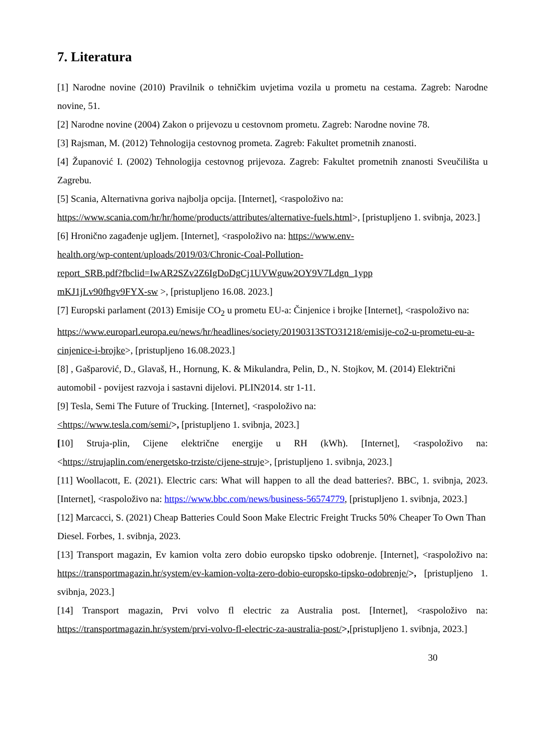7. Literatura
[1] Narodne novine (2010) Pravilnik o tehničkim uvjetima vozila u prometu na cestama. Zagreb: Narodne novine, 51.
[2] Narodne novine (2004) Zakon o prijevozu u cestovnom prometu. Zagreb: Narodne novine 78.
[3] Rajsman, M. (2012) Tehnologija cestovnog prometa. Zagreb: Fakultet prometnih znanosti.
[4] Županović I. (2002) Tehnologija cestovnog prijevoza. Zagreb: Fakultet prometnih znanosti Sveučilišta u Zagrebu.
[5] Scania, Alternativna goriva najbolja opcija. [Internet], <raspoloživo na:
https://www.scania.com/hr/hr/home/products/attributes/alternative-fuels.html>, [pristupljeno 1. svibnja, 2023.]
[6] Hronično zagađenje ugljem. [Internet], <raspoloživo na: https://www.env-
health.org/wp-content/uploads/2019/03/Chronic-Coal-Pollution-
report_SRB.pdf?fbclid=IwAR2SZv2Z6IgDoDgCj1UVWguw2OY9V7Ldgn_1ypp
mKJ1jLv90fhgv9FYX-sw >, [pristupljeno 16.08. 2023.]
[7] Europski parlament (2013) Emisije CO<sub>2</sub> u prometu EU-a: Činjenice i brojke [Internet], <raspoloživo na: https://www.europarl.europa.eu/news/hr/headlines/society/20190313STO31218/emisije-co2-u-prometu-eu-a-cinjenice-i-brojke>, [pristupljeno 16.08.2023.]
[8] , Gašparović, D., Glavaš, H., Hornung, K. & Mikulandra, Pelin, D., N. Stojkov, M. (2014) Električni automobil - povijest razvoja i sastavni dijelovi. PLIN2014. str 1-11.
[9] Tesla, Semi The Future of Trucking. [Internet], <raspoloživo na:
<https://www.tesla.com/semi/>, [pristupljeno 1. svibnja, 2023.]
[10] Struja-plin, Cijene električne energije u RH (kWh). [Internet], <raspoloživo na: <https://strujaplin.com/energetsko-trziste/cijene-struje>, [pristupljeno 1. svibnja, 2023.]
[11] Woollacott, E. (2021). Electric cars: What will happen to all the dead batteries?. BBC, 1. svibnja, 2023. [Internet], <raspoloživo na: https://www.bbc.com/news/business-56574779, [pristupljeno 1. svibnja, 2023.]
[12] Marcacci, S. (2021) Cheap Batteries Could Soon Make Electric Freight Trucks 50% Cheaper To Own Than Diesel. Forbes, 1. svibnja, 2023.
[13] Transport magazin, Ev kamion volta zero dobio europsko tipsko odobrenje. [Internet], <raspoloživo na: https://transportmagazin.hr/system/ev-kamion-volta-zero-dobio-europsko-tipsko-odobrenje/>, [pristupljeno 1. svibnja, 2023.]
[14] Transport magazin, Prvi volvo fl electric za Australia post. [Internet], <raspoloživo na: https://transportmagazin.hr/system/prvi-volvo-fl-electric-za-australia-post/>,[pristupljeno 1. svibnja, 2023.]
30